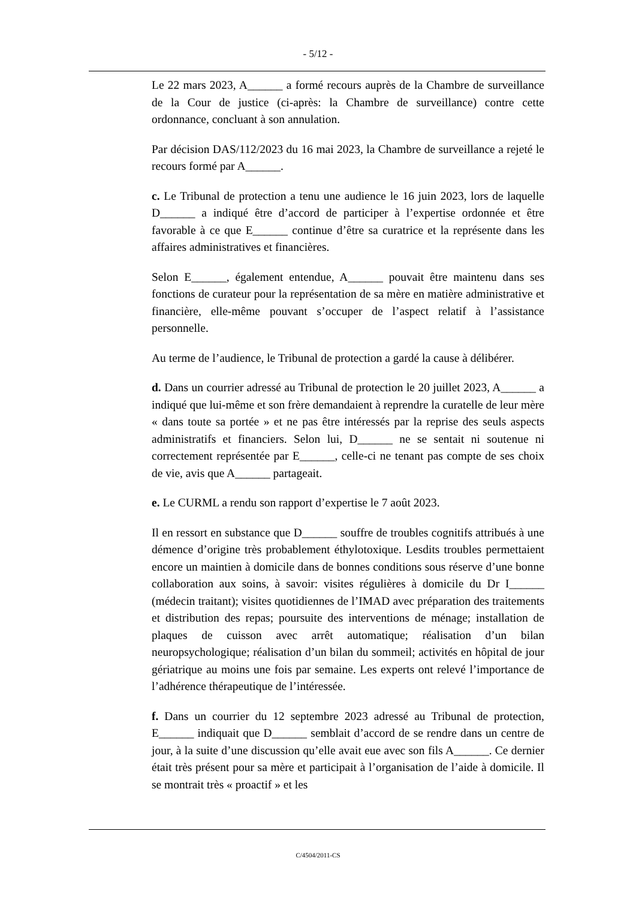- 5/12 -
Le 22 mars 2023, A______ a formé recours auprès de la Chambre de surveillance de la Cour de justice (ci-après: la Chambre de surveillance) contre cette ordonnance, concluant à son annulation.
Par décision DAS/112/2023 du 16 mai 2023, la Chambre de surveillance a rejeté le recours formé par A______.
c. Le Tribunal de protection a tenu une audience le 16 juin 2023, lors de laquelle D______ a indiqué être d’accord de participer à l’expertise ordonnée et être favorable à ce que E______ continue d’être sa curatrice et la représente dans les affaires administratives et financières.
Selon E______, également entendue, A______ pouvait être maintenu dans ses fonctions de curateur pour la représentation de sa mère en matière administrative et financière, elle-même pouvant s’occuper de l’aspect relatif à l’assistance personnelle.
Au terme de l’audience, le Tribunal de protection a gardé la cause à délibérer.
d. Dans un courrier adressé au Tribunal de protection le 20 juillet 2023, A______ a indiqué que lui-même et son frère demandaient à reprendre la curatelle de leur mère « dans toute sa portée » et ne pas être intéressés par la reprise des seuls aspects administratifs et financiers. Selon lui, D______ ne se sentait ni soutenue ni correctement représentée par E______, celle-ci ne tenant pas compte de ses choix de vie, avis que A______ partageait.
e. Le CURML a rendu son rapport d’expertise le 7 août 2023.
Il en ressort en substance que D______ souffre de troubles cognitifs attribués à une démence d’origine très probablement éthylotoxique. Lesdits troubles permettaient encore un maintien à domicile dans de bonnes conditions sous réserve d’une bonne collaboration aux soins, à savoir: visites régulières à domicile du Dr I______ (médecin traitant); visites quotidiennes de l’IMAD avec préparation des traitements et distribution des repas; poursuite des interventions de ménage; installation de plaques de cuisson avec arrêt automatique; réalisation d’un bilan neuropsychologique; réalisation d’un bilan du sommeil; activités en hôpital de jour gériatrique au moins une fois par semaine. Les experts ont relevé l’importance de l’adhérence thérapeutique de l’intéressée.
f. Dans un courrier du 12 septembre 2023 adressé au Tribunal de protection, E______ indiquait que D______ semblait d’accord de se rendre dans un centre de jour, à la suite d’une discussion qu’elle avait eue avec son fils A______. Ce dernier était très présent pour sa mère et participait à l’organisation de l’aide à domicile. Il se montrait très « proactif » et les
C/4504/2011-CS